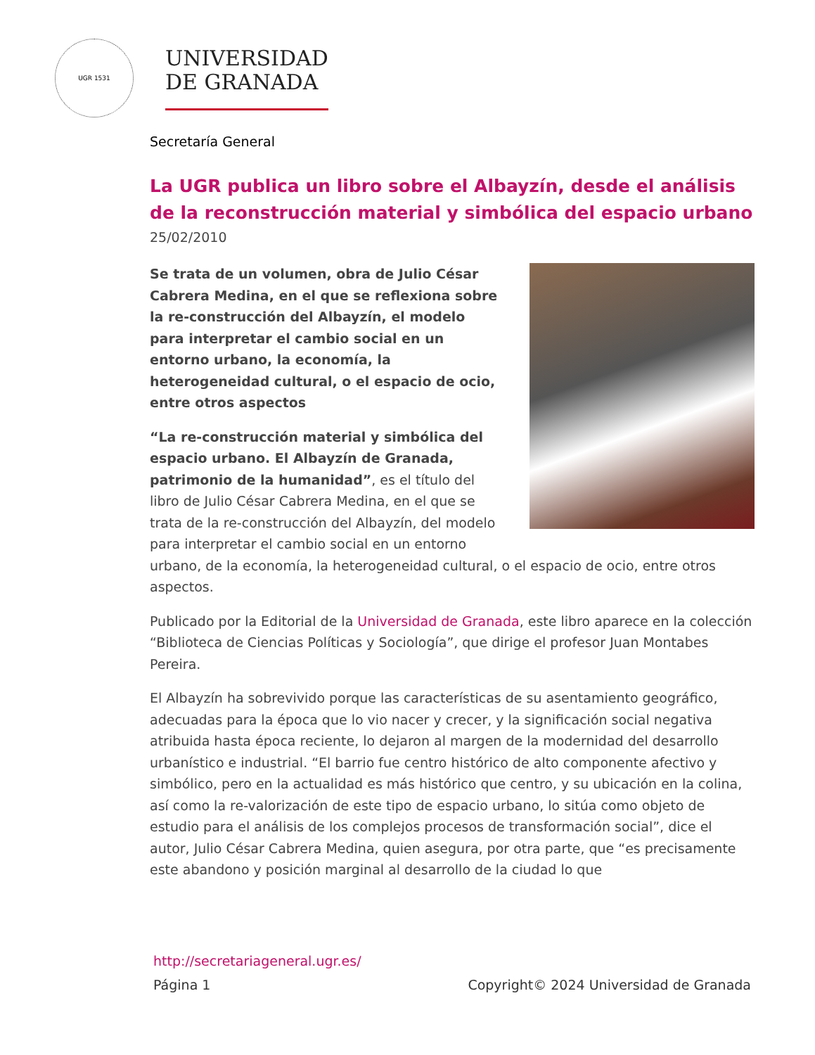UGR 1531
UNIVERSIDAD
DE GRANADA
Secretaría General
La UGR publica un libro sobre el Albayzín, desde el análisis de la reconstrucción material y simbólica del espacio urbano
25/02/2010
Se trata de un volumen, obra de Julio César Cabrera Medina, en el que se reflexiona sobre la re-construcción del Albayzín, el modelo para interpretar el cambio social en un entorno urbano, la economía, la heterogeneidad cultural, o el espacio de ocio, entre otros aspectos
“La re-construcción material y simbólica del espacio urbano. El Albayzín de Granada, patrimonio de la humanidad”, es el título del libro de Julio César Cabrera Medina, en el que se trata de la re-construcción del Albayzín, del modelo para interpretar el cambio social en un entorno urbano, de la economía, la heterogeneidad cultural, o el espacio de ocio, entre otros aspectos.
Publicado por la Editorial de la Universidad de Granada, este libro aparece en la colección “Biblioteca de Ciencias Políticas y Sociología”, que dirige el profesor Juan Montabes Pereira.
El Albayzín ha sobrevivido porque las características de su asentamiento geográfico, adecuadas para la época que lo vio nacer y crecer, y la significación social negativa atribuida hasta época reciente, lo dejaron al margen de la modernidad del desarrollo urbanístico e industrial. “El barrio fue centro histórico de alto componente afectivo y simbólico, pero en la actualidad es más histórico que centro, y su ubicación en la colina, así como la re-valorización de este tipo de espacio urbano, lo sitúa como objeto de estudio para el análisis de los complejos procesos de transformación social”, dice el autor, Julio César Cabrera Medina, quien asegura, por otra parte, que “es precisamente este abandono y posición marginal al desarrollo de la ciudad lo que
http://secretariageneral.ugr.es/
Página 1 Copyright© 2024 Universidad de Granada